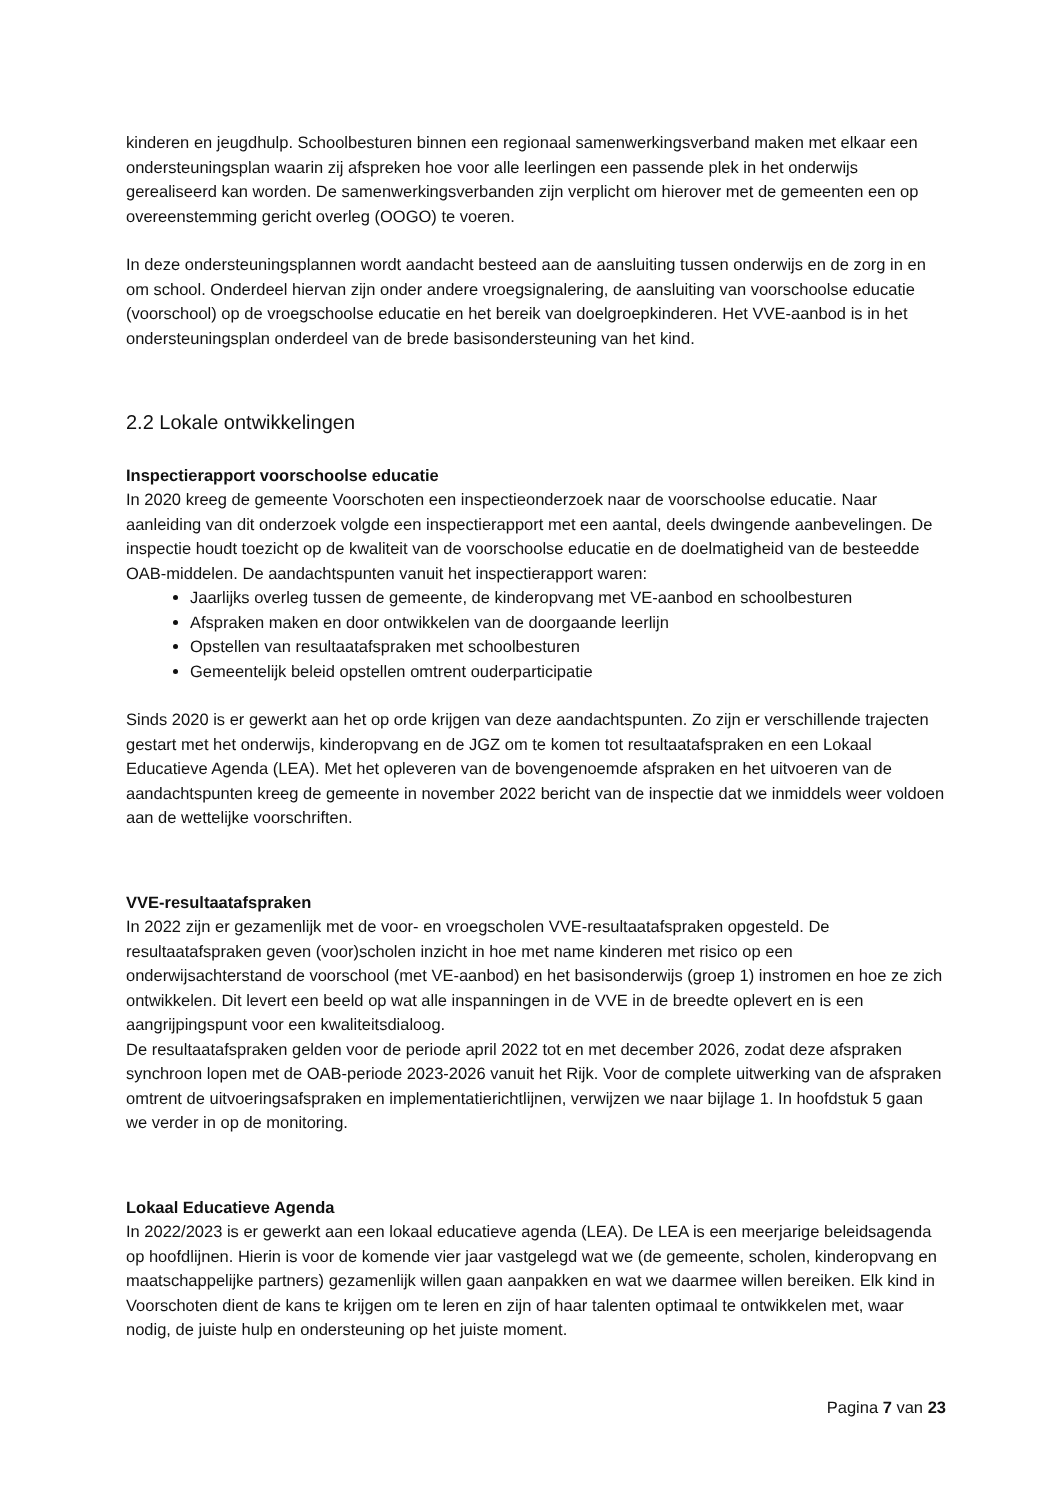kinderen en jeugdhulp. Schoolbesturen binnen een regionaal samenwerkingsverband maken met elkaar een ondersteuningsplan waarin zij afspreken hoe voor alle leerlingen een passende plek in het onderwijs gerealiseerd kan worden. De samenwerkingsverbanden zijn verplicht om hierover met de gemeenten een op overeenstemming gericht overleg (OOGO) te voeren.
In deze ondersteuningsplannen wordt aandacht besteed aan de aansluiting tussen onderwijs en de zorg in en om school. Onderdeel hiervan zijn onder andere vroegsignalering, de aansluiting van voorschoolse educatie (voorschool) op de vroegschoolse educatie en het bereik van doelgroepkinderen. Het VVE-aanbod is in het ondersteuningsplan onderdeel van de brede basisondersteuning van het kind.
2.2 Lokale ontwikkelingen
Inspectierapport voorschoolse educatie
In 2020 kreeg de gemeente Voorschoten een inspectieonderzoek naar de voorschoolse educatie. Naar aanleiding van dit onderzoek volgde een inspectierapport met een aantal, deels dwingende aanbevelingen. De inspectie houdt toezicht op de kwaliteit van de voorschoolse educatie en de doelmatigheid van de besteedde OAB-middelen. De aandachtspunten vanuit het inspectierapport waren:
Jaarlijks overleg tussen de gemeente, de kinderopvang met VE-aanbod en schoolbesturen
Afspraken maken en door ontwikkelen van de doorgaande leerlijn
Opstellen van resultaatafspraken met schoolbesturen
Gemeentelijk beleid opstellen omtrent ouderparticipatie
Sinds 2020 is er gewerkt aan het op orde krijgen van deze aandachtspunten. Zo zijn er verschillende trajecten gestart met het onderwijs, kinderopvang en de JGZ om te komen tot resultaatafspraken en een Lokaal Educatieve Agenda (LEA). Met het opleveren van de bovengenoemde afspraken en het uitvoeren van de aandachtspunten kreeg de gemeente in november 2022 bericht van de inspectie dat we inmiddels weer voldoen aan de wettelijke voorschriften.
VVE-resultaatafspraken
In 2022 zijn er gezamenlijk met de voor- en vroegscholen VVE-resultaatafspraken opgesteld. De resultaatafspraken geven (voor)scholen inzicht in hoe met name kinderen met risico op een onderwijsachterstand de voorschool (met VE-aanbod) en het basisonderwijs (groep 1) instromen en hoe ze zich ontwikkelen. Dit levert een beeld op wat alle inspanningen in de VVE in de breedte oplevert en is een aangrijpingspunt voor een kwaliteitsdialoog.
De resultaatafspraken gelden voor de periode april 2022 tot en met december 2026, zodat deze afspraken synchroon lopen met de OAB-periode 2023-2026 vanuit het Rijk. Voor de complete uitwerking van de afspraken omtrent de uitvoeringsafspraken en implementatierichtlijnen, verwijzen we naar bijlage 1. In hoofdstuk 5 gaan we verder in op de monitoring.
Lokaal Educatieve Agenda
In 2022/2023 is er gewerkt aan een lokaal educatieve agenda (LEA). De LEA is een meerjarige beleidsagenda op hoofdlijnen. Hierin is voor de komende vier jaar vastgelegd wat we (de gemeente, scholen, kinderopvang en maatschappelijke partners) gezamenlijk willen gaan aanpakken en wat we daarmee willen bereiken. Elk kind in Voorschoten dient de kans te krijgen om te leren en zijn of haar talenten optimaal te ontwikkelen met, waar nodig, de juiste hulp en ondersteuning op het juiste moment.
Pagina 7 van 23